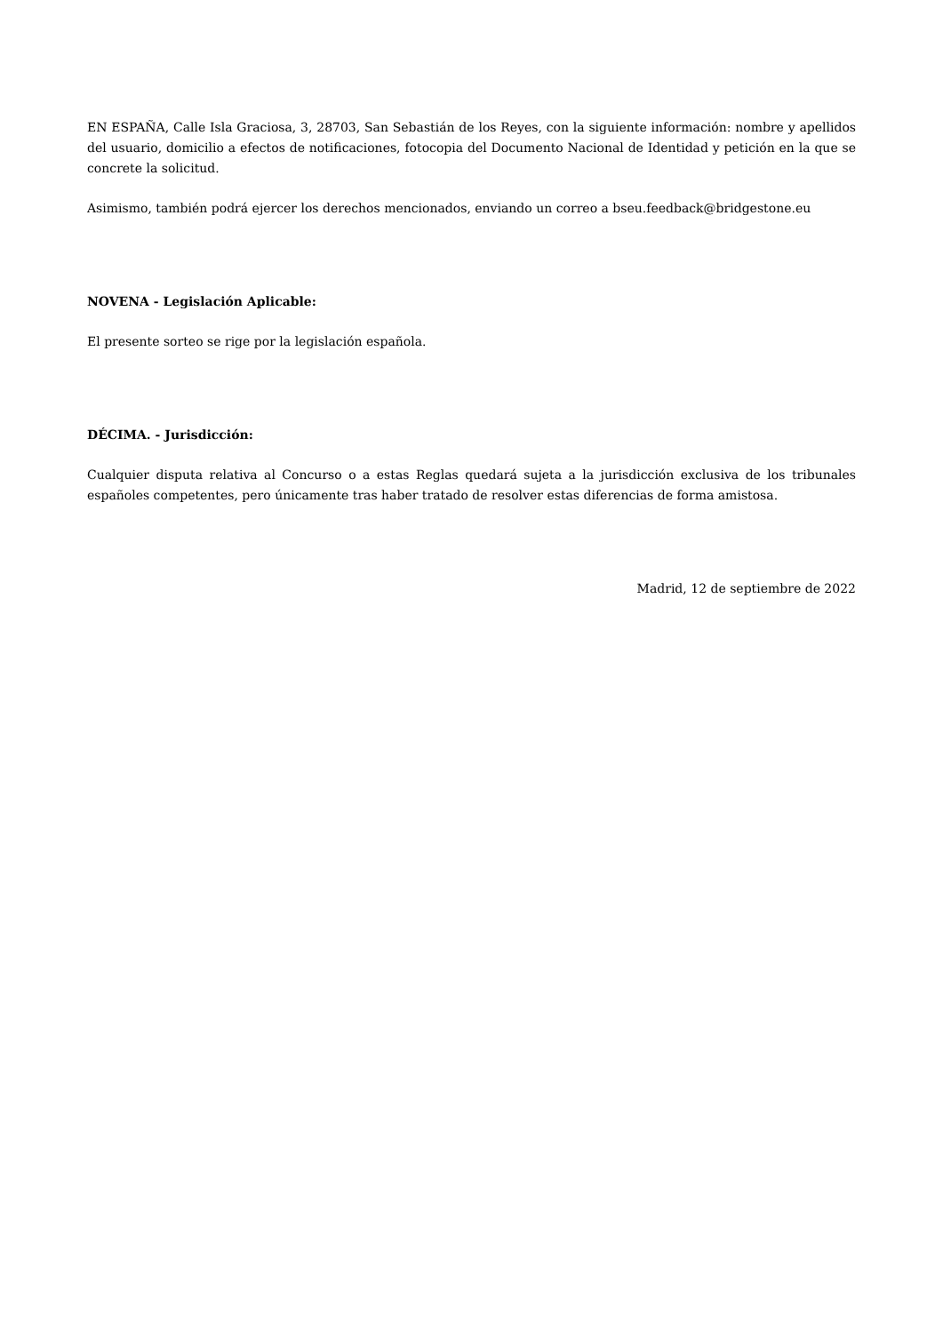EN ESPAÑA, Calle Isla Graciosa, 3, 28703, San Sebastián de los Reyes, con la siguiente información: nombre y apellidos del usuario, domicilio a efectos de notificaciones, fotocopia del Documento Nacional de Identidad y petición en la que se concrete la solicitud.
Asimismo, también podrá ejercer los derechos mencionados, enviando un correo a bseu.feedback@bridgestone.eu
NOVENA - Legislación Aplicable:
El presente sorteo se rige por la legislación española.
DÉCIMA. - Jurisdicción:
Cualquier disputa relativa al Concurso o a estas Reglas quedará sujeta a la jurisdicción exclusiva de los tribunales españoles competentes, pero únicamente tras haber tratado de resolver estas diferencias de forma amistosa.
Madrid, 12 de septiembre de 2022